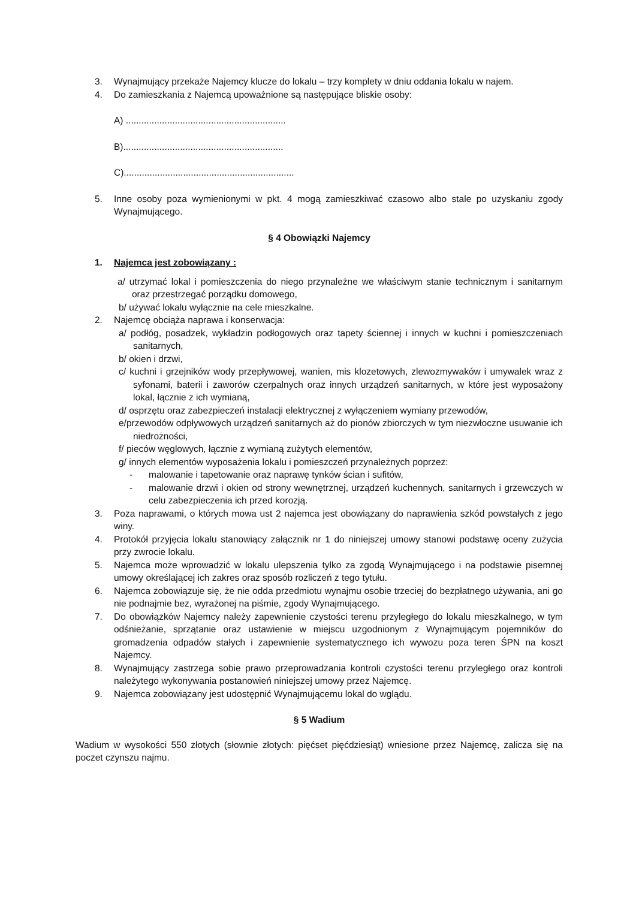3. Wynajmujący przekaże Najemcy klucze do lokalu – trzy komplety w dniu oddania lokalu w najem.
4. Do zamieszkania z Najemcą upoważnione są następujące bliskie osoby:
A) ..............................................................
B)..............................................................
C)..................................................................
5. Inne osoby poza wymienionymi w pkt. 4 mogą zamieszkiwać czasowo albo stale po uzyskaniu zgody Wynajmującego.
§ 4 Obowiązki Najemcy
1. Najemca jest zobowiązany :
a/ utrzymać lokal i pomieszczenia do niego przynależne we właściwym stanie technicznym i sanitarnym oraz przestrzegać porządku domowego,
b/ używać lokalu wyłącznie na cele mieszkalne.
2. Najemcę obciąża naprawa i konserwacja:
a/ podłóg, posadzek, wykładzin podłogowych oraz tapety ściennej i innych w kuchni i pomieszczeniach sanitarnych,
b/ okien i drzwi,
c/ kuchni i grzejników wody przepływowej, wanien, mis klozetowych, zlewozmywaków i umywalek wraz z syfonami, baterii i zaworów czerpalnych oraz innych urządzeń sanitarnych, w które jest wyposażony lokal, łącznie z ich wymianą,
d/ osprzętu oraz zabezpieczeń instalacji elektrycznej z wyłączeniem wymiany przewodów,
e/przewodów odpływowych urządzeń sanitarnych aż do pionów zbiorczych w tym niezwłoczne usuwanie ich niedrożności,
f/ pieców węglowych, łącznie z wymianą zużytych elementów,
g/ innych elementów wyposażenia lokalu i pomieszczeń przynależnych poprzez:
- malowanie i tapetowanie oraz naprawę tynków ścian i sufitów,
- malowanie drzwi i okien od strony wewnętrznej, urządzeń kuchennych, sanitarnych i grzewczych w celu zabezpieczenia ich przed korozją.
3. Poza naprawami, o których mowa ust 2 najemca jest obowiązany do naprawienia szkód powstałych z jego winy.
4. Protokół przyjęcia lokalu stanowiący załącznik nr 1 do niniejszej umowy stanowi podstawę oceny zużycia przy zwrocie lokalu.
5. Najemca może wprowadzić w lokalu ulepszenia tylko za zgodą Wynajmującego i na podstawie pisemnej umowy określającej ich zakres oraz sposób rozliczeń z tego tytułu.
6. Najemca zobowiązuje się, że nie odda przedmiotu wynajmu osobie trzeciej do bezpłatnego używania, ani go nie podnajmie bez, wyrażonej na piśmie, zgody Wynajmującego.
7. Do obowiązków Najemcy należy zapewnienie czystości terenu przyległego do lokalu mieszkalnego, w tym odśnieżanie, sprzątanie oraz ustawienie w miejscu uzgodnionym z Wynajmującym pojemników do gromadzenia odpadów stałych i zapewnienie systematycznego ich wywozu poza teren ŚPN na koszt Najemcy.
8. Wynajmujący zastrzega sobie prawo przeprowadzania kontroli czystości terenu przyległego oraz kontroli należytego wykonywania postanowień niniejszej umowy przez Najemcę.
9. Najemca zobowiązany jest udostępnić Wynajmującemu lokal do wglądu.
§ 5 Wadium
Wadium w wysokości 550 złotych (słownie złotych: pięćset pięćdziesiąt) wniesione przez Najemcę, zalicza się na poczet czynszu najmu.